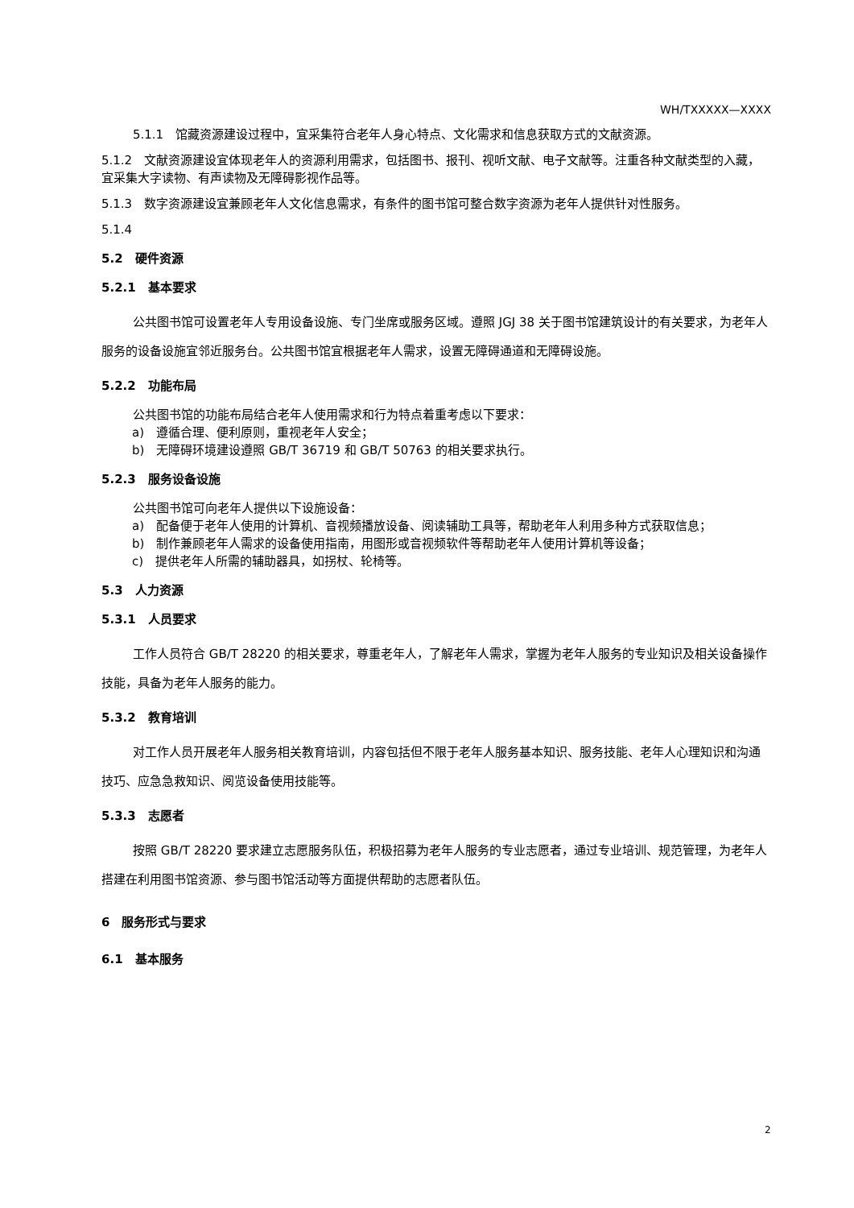WH/TXXXXX—XXXX
5.1.1　馆藏资源建设过程中，宜采集符合老年人身心特点、文化需求和信息获取方式的文献资源。
5.1.2　文献资源建设宜体现老年人的资源利用需求，包括图书、报刊、视听文献、电子文献等。注重各种文献类型的入藏，宜采集大字读物、有声读物及无障碍影视作品等。
5.1.3　数字资源建设宜兼顾老年人文化信息需求，有条件的图书馆可整合数字资源为老年人提供针对性服务。
5.1.4
5.2　硬件资源
5.2.1　基本要求
公共图书馆可设置老年人专用设备设施、专门坐席或服务区域。遵照 JGJ 38 关于图书馆建筑设计的有关要求，为老年人服务的设备设施宜邻近服务台。公共图书馆宜根据老年人需求，设置无障碍通道和无障碍设施。
5.2.2　功能布局
公共图书馆的功能布局结合老年人使用需求和行为特点着重考虑以下要求：
a)　遵循合理、便利原则，重视老年人安全；
b)　无障碍环境建设遵照 GB/T 36719 和 GB/T 50763 的相关要求执行。
5.2.3　服务设备设施
公共图书馆可向老年人提供以下设施设备：
a)　配备便于老年人使用的计算机、音视频播放设备、阅读辅助工具等，帮助老年人利用多种方式获取信息；
b)　制作兼顾老年人需求的设备使用指南，用图形或音视频软件等帮助老年人使用计算机等设备；
c)　提供老年人所需的辅助器具，如拐杖、轮椅等。
5.3　人力资源
5.3.1　人员要求
工作人员符合 GB/T 28220 的相关要求，尊重老年人，了解老年人需求，掌握为老年人服务的专业知识及相关设备操作技能，具备为老年人服务的能力。
5.3.2　教育培训
对工作人员开展老年人服务相关教育培训，内容包括但不限于老年人服务基本知识、服务技能、老年人心理知识和沟通技巧、应急急救知识、阅览设备使用技能等。
5.3.3　志愿者
按照 GB/T 28220 要求建立志愿服务队伍，积极招募为老年人服务的专业志愿者，通过专业培训、规范管理，为老年人搭建在利用图书馆资源、参与图书馆活动等方面提供帮助的志愿者队伍。
6　服务形式与要求
6.1　基本服务
2